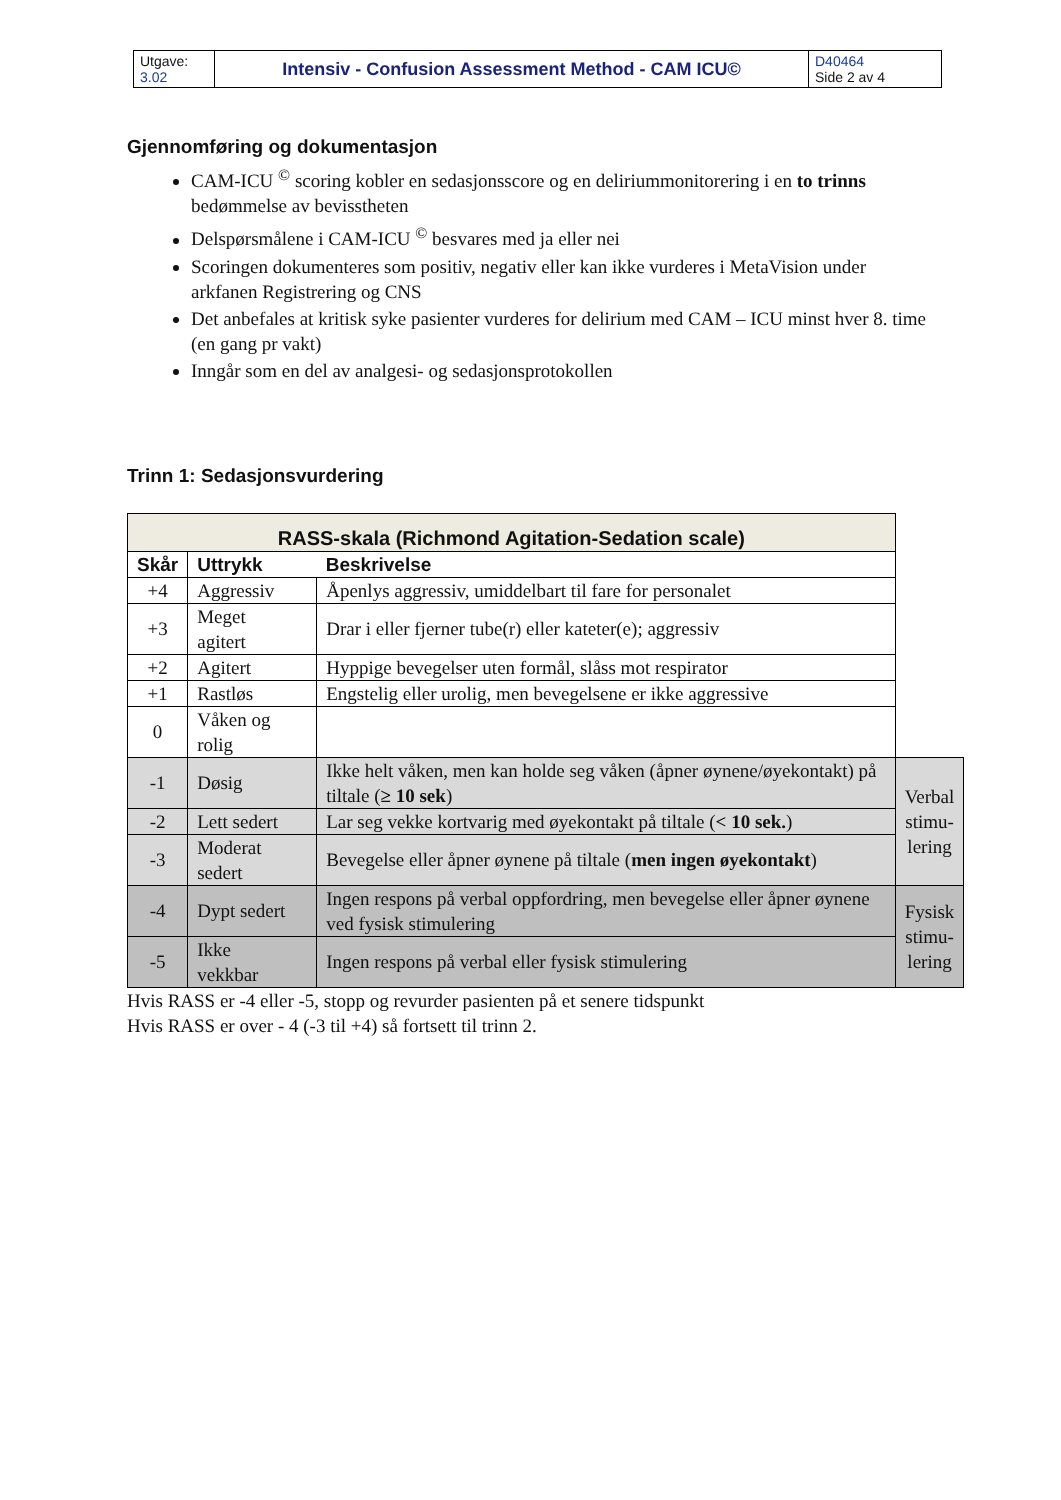| Utgave: 3.02 | Intensiv - Confusion Assessment Method - CAM ICU© | D40464 Side 2 av 4 |
Gjennomføring og dokumentasjon
CAM-ICU <sup>©</sup> scoring kobler en sedasjonsscore og en deliriummonitorering i en to trinns bedømmelse av bevisstheten
Delspørsmålene i CAM-ICU <sup>©</sup> besvares med ja eller nei
Scoringen dokumenteres som positiv, negativ eller kan ikke vurderes i MetaVision under arkfanen Registrering og CNS
Det anbefales at kritisk syke pasienter vurderes for delirium med CAM – ICU minst hver 8. time (en gang pr vakt)
Inngår som en del av analgesi- og sedasjonsprotokollen
Trinn 1: Sedasjonsvurdering
| RASS-skala (Richmond Agitation-Sedation scale) | | | |
| Skår | Uttrykk | Beskrivelse | |
| +4 | Aggressiv | Åpenlys aggressiv, umiddelbart til fare for personalet | |
| +3 | Meget agitert | Drar i eller fjerner tube(r) eller kateter(e); aggressiv | |
| +2 | Agitert | Hyppige bevegelser uten formål, slåss mot respirator | |
| +1 | Rastløs | Engstelig eller urolig, men bevegelsene er ikke aggressive | |
| 0 | Våken og rolig | | |
| -1 | Døsig | Ikke helt våken, men kan holde seg våken (åpner øynene/øyekontakt) på tiltale ( ≥ 10 sek ) | Verbal stimu- lering |
| -2 | Lett sedert | Lar seg vekke kortvarig med øyekontakt på tiltale ( < 10 sek. ) | |
| -3 | Moderat sedert | Bevegelse eller åpner øynene på tiltale ( men ingen øyekontakt ) | |
| -4 | Dypt sedert | Ingen respons på verbal oppfordring, men bevegelse eller åpner øynene ved fysisk stimulering | Fysisk stimu- lering |
| -5 | Ikke vekkbar | Ingen respons på verbal eller fysisk stimulering | |
Hvis RASS er -4 eller -5, stopp og revurder pasienten på et senere tidspunkt
Hvis RASS er over - 4 (-3 til +4) så fortsett til trinn 2.